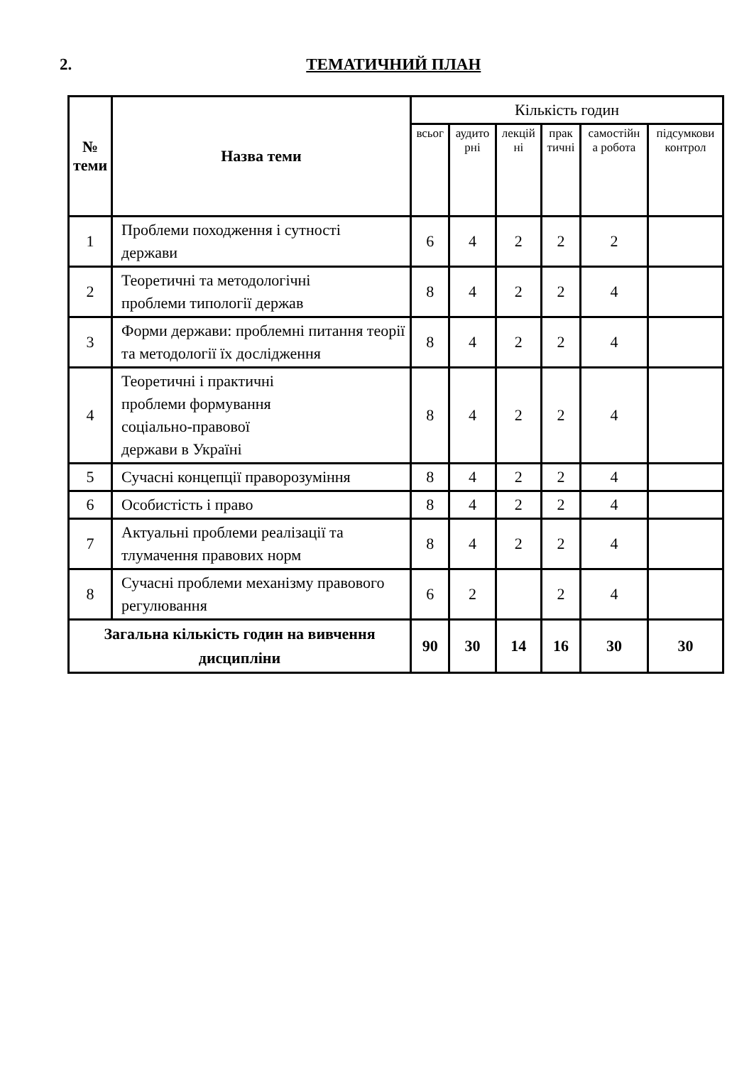2. ТЕМАТИЧНИЙ ПЛАН
| № теми | Назва теми | Кількість годин | | | | | |
| --- | --- | --- | --- | --- | --- | --- | --- |
| | | всьог | аудито рні | лекцій ні | прак тичні | самостійн а робота | підсумкови контрол |
| 1 | Проблеми походження і сутності держави | 6 | 4 | 2 | 2 | 2 | |
| 2 | Теоретичні та методологічні проблеми типології держав | 8 | 4 | 2 | 2 | 4 | |
| 3 | Форми держави: проблемні питання теорії та методології їх дослідження | 8 | 4 | 2 | 2 | 4 | |
| 4 | Теоретичні і практичні проблеми формування соціально-правової держави в Україні | 8 | 4 | 2 | 2 | 4 | |
| 5 | Сучасні концепції праворозуміння | 8 | 4 | 2 | 2 | 4 | |
| 6 | Особистість і право | 8 | 4 | 2 | 2 | 4 | |
| 7 | Актуальні проблеми реалізації та тлумачення правових норм | 8 | 4 | 2 | 2 | 4 | |
| 8 | Сучасні проблеми механізму правового регулювання | 6 | 2 | | 2 | 4 | |
| Загальна кількість годин на вивчення дисципліни | | 90 | 30 | 14 | 16 | 30 | 30 |